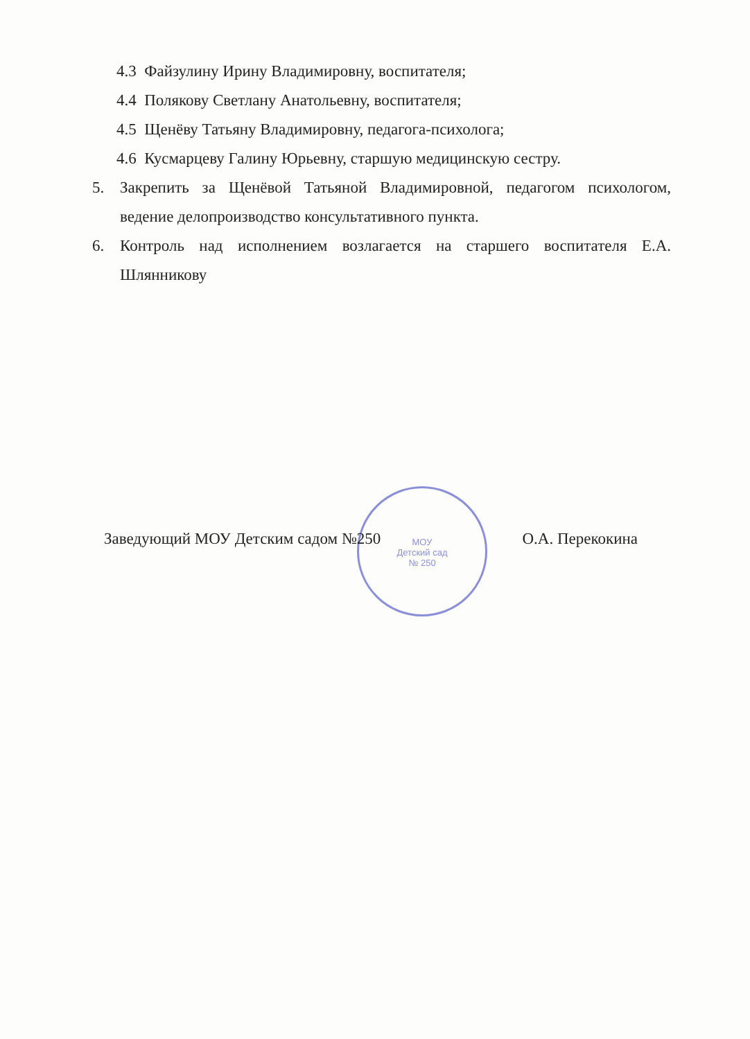4.3 Файзулину Ирину Владимировну, воспитателя;
4.4 Полякову Светлану Анатольевну, воспитателя;
4.5 Щенёву Татьяну Владимировну, педагога-психолога;
4.6 Кусмарцеву Галину Юрьевну, старшую медицинскую сестру.
5. Закрепить за Щенёвой Татьяной Владимировной, педагогом психологом, ведение делопроизводство консультативного пункта.
6. Контроль над исполнением возлагается на старшего воспитателя Е.А. Шлянникову
МОУ
Детский сад
№ 250
Заведующий МОУ Детским садом №250 О.А. Перекокина